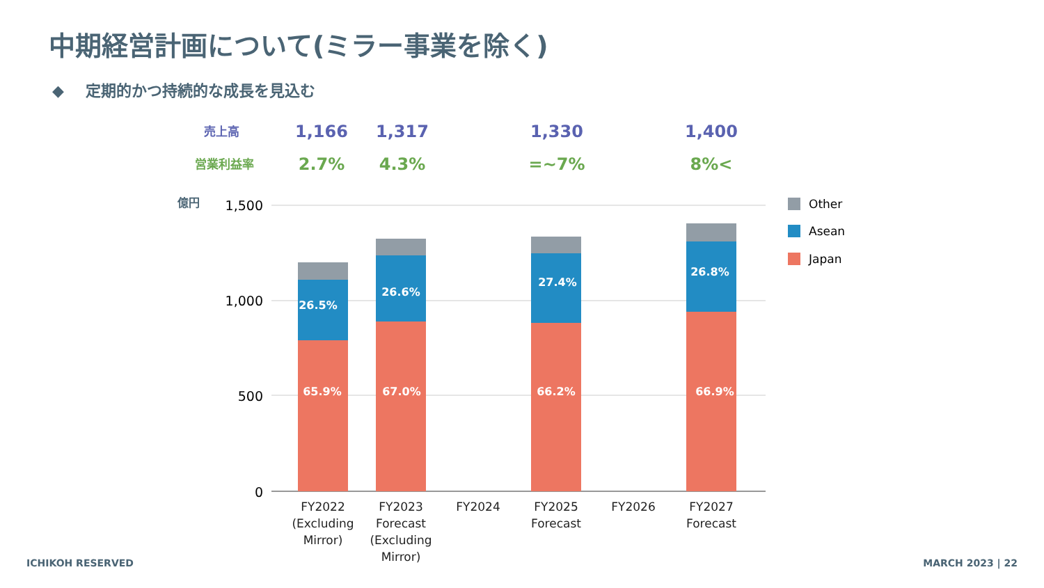中期経営計画について(ミラー事業を除く)
◆ 定期的かつ持続的な成長を見込む
売上高 1,166 1,317 1,330 1,400
営業利益率 2.7% 4.3% =~7% 8%<
億円
1,500
1,000
500
0
26.5%
26.6%
27.4%
26.8%
65.9%
67.0%
66.2%
66.9%
FY2022
(Excluding
Mirror)
FY2023
Forecast
(Excluding
Mirror)
FY2024
FY2025
Forecast
FY2026
FY2027
Forecast
Other
Asean
Japan
ICHIKOH RESERVED MARCH 2023 | 22